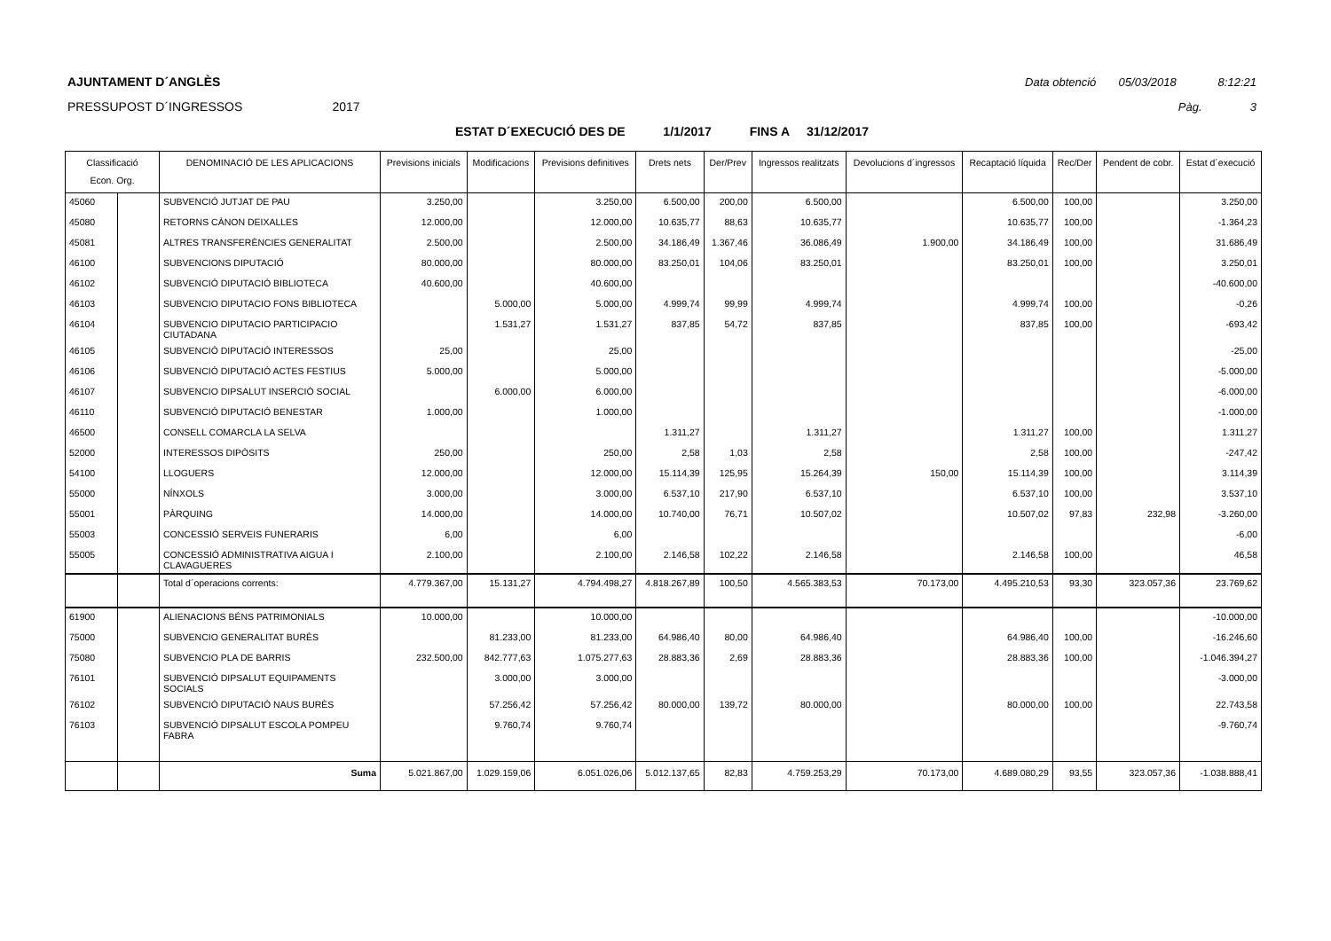AJUNTAMENT D´ANGLÈS Data obtenció 05/03/2018 8:12:21
PRESSUPOST D´INGRESSOS 2017 Pàg. 3
ESTAT D´EXECUCIÓ DES DE 1/1/2017 FINS A 31/12/2017
| Classificació Econ. Org. | | DENOMINACIÓ DE LES APLICACIONS | Previsions inicials | Modificacions | Previsions definitives | Drets nets | Der/Prev | Ingressos realitzats | Devolucions d´ingressos | Recaptació líquida | Rec/Der | Pendent de cobr. | Estat d´execució |
| --- | --- | --- | --- | --- | --- | --- | --- | --- | --- | --- | --- | --- | --- |
| 45060 | | SUBVENCIÓ JUTJAT DE PAU | 3.250,00 | | 3.250,00 | 6.500,00 | 200,00 | 6.500,00 | | 6.500,00 | 100,00 | | 3.250,00 |
| 45080 | | RETORNS CÀNON DEIXALLES | 12.000,00 | | 12.000,00 | 10.635,77 | 88,63 | 10.635,77 | | 10.635,77 | 100,00 | | -1.364,23 |
| 45081 | | ALTRES TRANSFERÈNCIES GENERALITAT | 2.500,00 | | 2.500,00 | 34.186,49 | 1.367,46 | 36.086,49 | 1.900,00 | 34.186,49 | 100,00 | | 31.686,49 |
| 46100 | | SUBVENCIONS DIPUTACIÓ | 80.000,00 | | 80.000,00 | 83.250,01 | 104,06 | 83.250,01 | | 83.250,01 | 100,00 | | 3.250,01 |
| 46102 | | SUBVENCIÓ DIPUTACIÓ BIBLIOTECA | 40.600,00 | | 40.600,00 | | | | | | | | -40.600,00 |
| 46103 | | SUBVENCIO DIPUTACIO FONS BIBLIOTECA | | 5.000,00 | 5.000,00 | 4.999,74 | 99,99 | 4.999,74 | | 4.999,74 | 100,00 | | -0,26 |
| 46104 | | SUBVENCIO DIPUTACIO PARTICIPACIO CIUTADANA | | 1.531,27 | 1.531,27 | 837,85 | 54,72 | 837,85 | | 837,85 | 100,00 | | -693,42 |
| 46105 | | SUBVENCIÓ DIPUTACIÓ INTERESSOS | 25,00 | | 25,00 | | | | | | | | -25,00 |
| 46106 | | SUBVENCIÓ DIPUTACIÓ ACTES FESTIUS | 5.000,00 | | 5.000,00 | | | | | | | | -5.000,00 |
| 46107 | | SUBVENCIO DIPSALUT INSERCIÓ SOCIAL | | 6.000,00 | 6.000,00 | | | | | | | | -6.000,00 |
| 46110 | | SUBVENCIÓ DIPUTACIÓ BENESTAR | 1.000,00 | | 1.000,00 | | | | | | | | -1.000,00 |
| 46500 | | CONSELL COMARCLA LA SELVA | | | | 1.311,27 | | 1.311,27 | | 1.311,27 | 100,00 | | 1.311,27 |
| 52000 | | INTERESSOS DIPÒSITS | 250,00 | | 250,00 | 2,58 | 1,03 | 2,58 | | 2,58 | 100,00 | | -247,42 |
| 54100 | | LLOGUERS | 12.000,00 | | 12.000,00 | 15.114,39 | 125,95 | 15.264,39 | 150,00 | 15.114,39 | 100,00 | | 3.114,39 |
| 55000 | | NÍNXOLS | 3.000,00 | | 3.000,00 | 6.537,10 | 217,90 | 6.537,10 | | 6.537,10 | 100,00 | | 3.537,10 |
| 55001 | | PÀRQUING | 14.000,00 | | 14.000,00 | 10.740,00 | 76,71 | 10.507,02 | | 10.507,02 | 97,83 | 232,98 | -3.260,00 |
| 55003 | | CONCESSIÓ SERVEIS FUNERARIS | 6,00 | | 6,00 | | | | | | | | -6,00 |
| 55005 | | CONCESSIÓ ADMINISTRATIVA AIGUA I CLAVAGUERES | 2.100,00 | | 2.100,00 | 2.146,58 | 102,22 | 2.146,58 | | 2.146,58 | 100,00 | | 46,58 |
| | | Total d´operacions corrents: | 4.779.367,00 | 15.131,27 | 4.794.498,27 | 4.818.267,89 | 100,50 | 4.565.383,53 | 70.173,00 | 4.495.210,53 | 93,30 | 323.057,36 | 23.769,62 |
| 61900 | | ALIENACIONS BÉNS PATRIMONIALS | 10.000,00 | | 10.000,00 | | | | | | | | -10.000,00 |
| 75000 | | SUBVENCIO GENERALITAT BURÈS | | 81.233,00 | 81.233,00 | 64.986,40 | 80,00 | 64.986,40 | | 64.986,40 | 100,00 | | -16.246,60 |
| 75080 | | SUBVENCIO PLA DE BARRIS | 232.500,00 | 842.777,63 | 1.075.277,63 | 28.883,36 | 2,69 | 28.883,36 | | 28.883,36 | 100,00 | | -1.046.394,27 |
| 76101 | | SUBVENCIÓ DIPSALUT EQUIPAMENTS SOCIALS | | 3.000,00 | 3.000,00 | | | | | | | | -3.000,00 |
| 76102 | | SUBVENCIÓ DIPUTACIÓ NAUS BURÈS | | 57.256,42 | 57.256,42 | 80.000,00 | 139,72 | 80.000,00 | | 80.000,00 | 100,00 | | 22.743,58 |
| 76103 | | SUBVENCIÓ DIPSALUT ESCOLA POMPEU FABRA | | 9.760,74 | 9.760,74 | | | | | | | | -9.760,74 |
| | | Suma | 5.021.867,00 | 1.029.159,06 | 6.051.026,06 | 5.012.137,65 | 82,83 | 4.759.253,29 | 70.173,00 | 4.689.080,29 | 93,55 | 323.057,36 | -1.038.888,41 |